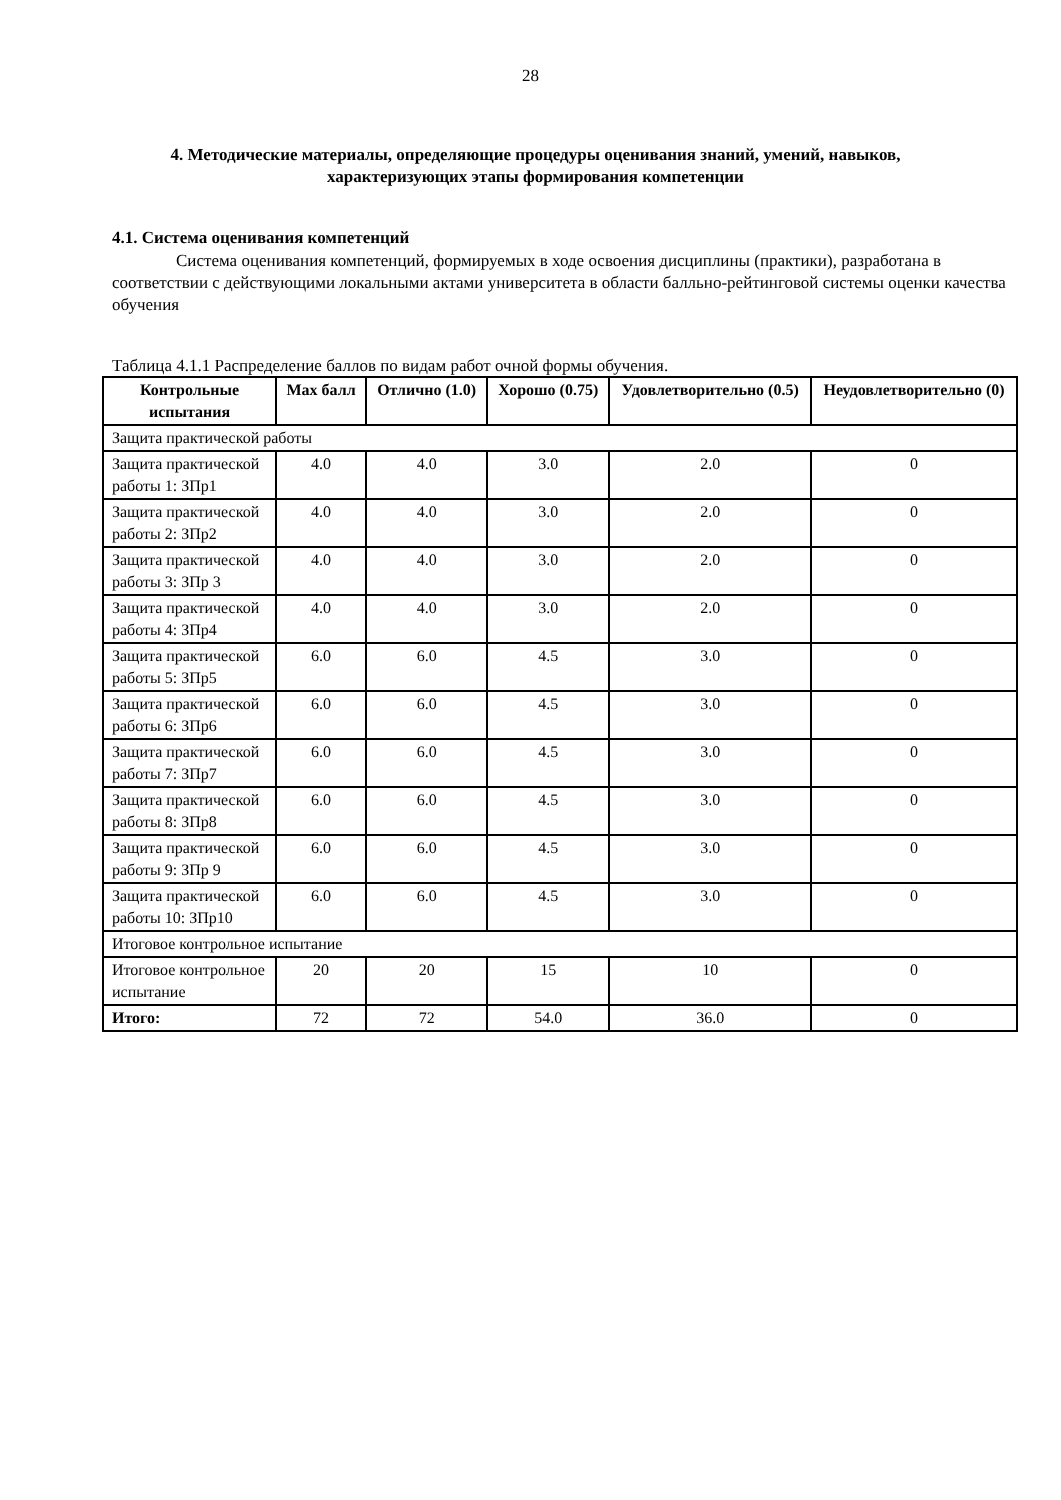28
4. Методические материалы, определяющие процедуры оценивания знаний, умений, навыков, характеризующих этапы формирования компетенции
4.1. Система оценивания компетенций
Система оценивания компетенций, формируемых в ходе освоения дисциплины (практики), разработана в соответствии с действующими локальными актами университета в области балльно-рейтинговой системы оценки качества обучения
Таблица 4.1.1 Распределение баллов по видам работ очной формы обучения.
| Контрольные испытания | Max балл | Отлично (1.0) | Хорошо (0.75) | Удовлетворительно (0.5) | Неудовлетворительно (0) |
| --- | --- | --- | --- | --- | --- |
| Защита практической работы | | | | | |
| Защита практической работы 1: ЗПр1 | 4.0 | 4.0 | 3.0 | 2.0 | 0 |
| Защита практической работы 2: ЗПр2 | 4.0 | 4.0 | 3.0 | 2.0 | 0 |
| Защита практической работы 3: ЗПр 3 | 4.0 | 4.0 | 3.0 | 2.0 | 0 |
| Защита практической работы 4: ЗПр4 | 4.0 | 4.0 | 3.0 | 2.0 | 0 |
| Защита практической работы 5: ЗПр5 | 6.0 | 6.0 | 4.5 | 3.0 | 0 |
| Защита практической работы 6: ЗПр6 | 6.0 | 6.0 | 4.5 | 3.0 | 0 |
| Защита практической работы 7: ЗПр7 | 6.0 | 6.0 | 4.5 | 3.0 | 0 |
| Защита практической работы 8: ЗПр8 | 6.0 | 6.0 | 4.5 | 3.0 | 0 |
| Защита практической работы 9: ЗПр 9 | 6.0 | 6.0 | 4.5 | 3.0 | 0 |
| Защита практической работы 10: ЗПр10 | 6.0 | 6.0 | 4.5 | 3.0 | 0 |
| Итоговое контрольное испытание | | | | | |
| Итоговое контрольное испытание | 20 | 20 | 15 | 10 | 0 |
| Итого: | 72 | 72 | 54.0 | 36.0 | 0 |